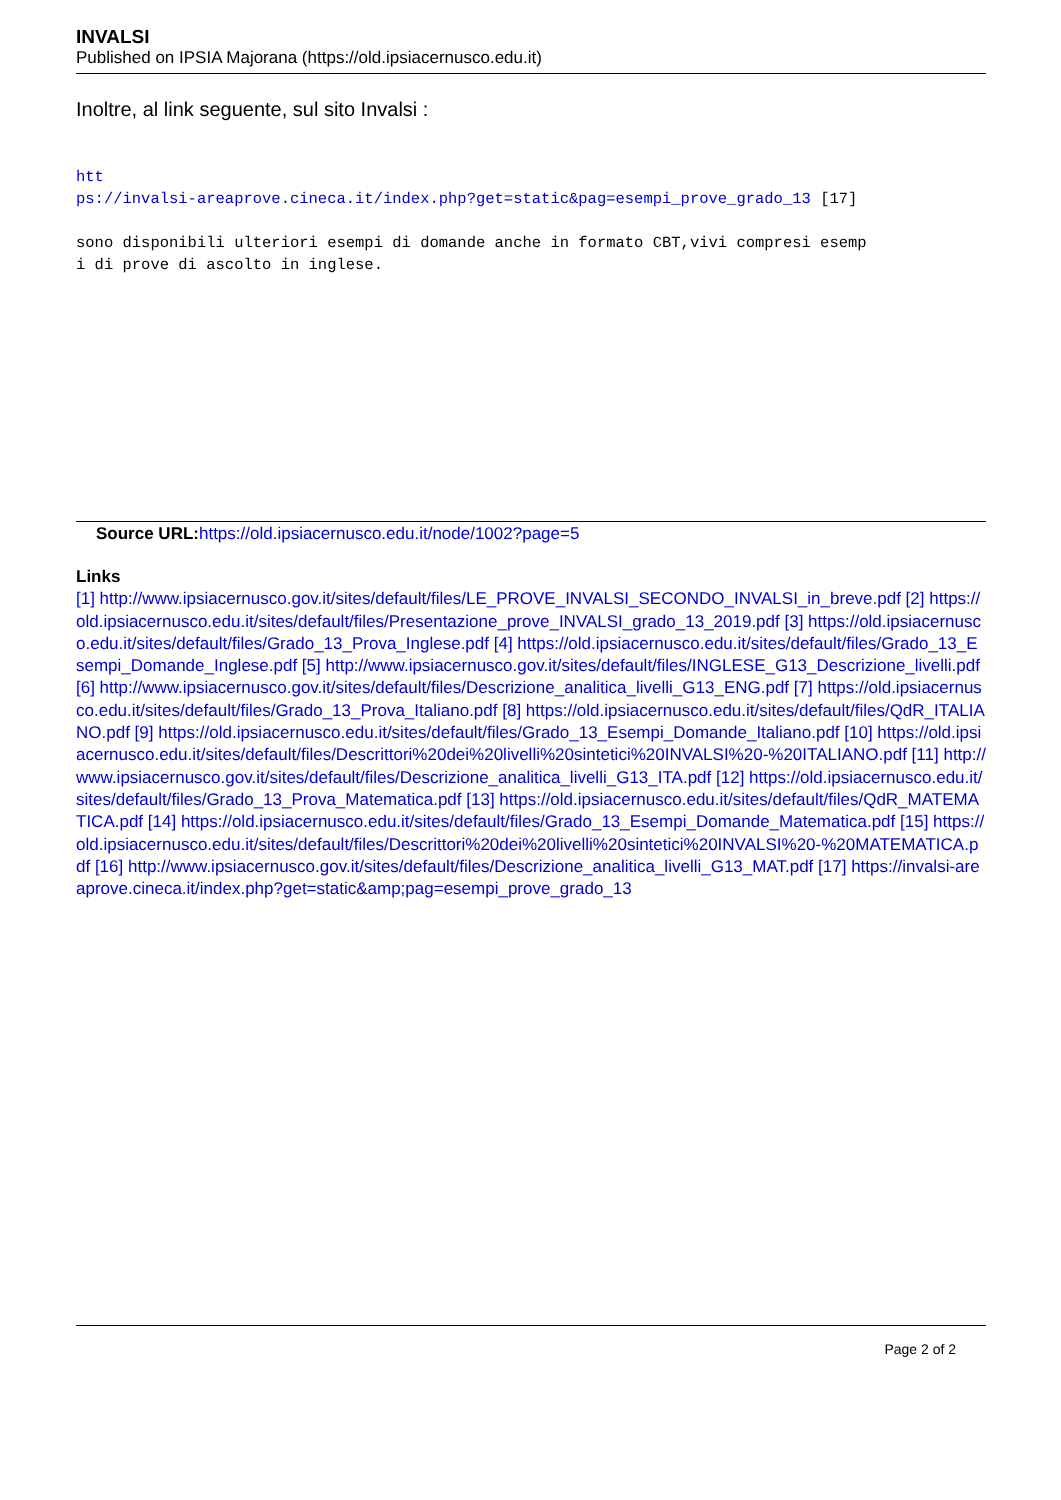INVALSI
Published on IPSIA Majorana (https://old.ipsiacernusco.edu.it)
Inoltre, al link seguente, sul sito Invalsi :
htt
ps://invalsi-areaprove.cineca.it/index.php?get=static&pag=esempi_prove_grado_13 [17]
sono disponibili ulteriori esempi di domande anche in formato CBT,vivi compresi esemp
i di prove di ascolto in inglese.
Source URL: https://old.ipsiacernusco.edu.it/node/1002?page=5
Links
[1] http://www.ipsiacernusco.gov.it/sites/default/files/LE_PROVE_INVALSI_SECONDO_INVALSI_in_breve.pdf [2] https://old.ipsiacernusco.edu.it/sites/default/files/Presentazione_prove_INVALSI_grado_13_2019.pdf [3] https://old.ipsiacernusco.edu.it/sites/default/files/Grado_13_Prova_Inglese.pdf [4] https://old.ipsiacernusco.edu.it/sites/default/files/Grado_13_Esempi_Domande_Inglese.pdf [5] http://www.ipsiacernusco.gov.it/sites/default/files/INGLESE_G13_Descrizione_livelli.pdf [6] http://www.ipsiacernusco.gov.it/sites/default/files/Descrizione_analitica_livelli_G13_ENG.pdf [7] https://old.ipsiacernusco.edu.it/sites/default/files/Grado_13_Prova_Italiano.pdf [8] https://old.ipsiacernusco.edu.it/sites/default/files/QdR_ITALIANO.pdf [9] https://old.ipsiacernusco.edu.it/sites/default/files/Grado_13_Esempi_Domande_Italiano.pdf [10] https://old.ipsiacernusco.edu.it/sites/default/files/Descrittori%20dei%20livelli%20sintetici%20INVALSI%20-%20ITALIANO.pdf [11] http://www.ipsiacernusco.gov.it/sites/default/files/Descrizione_analitica_livelli_G13_ITA.pdf [12] https://old.ipsiacernusco.edu.it/sites/default/files/Grado_13_Prova_Matematica.pdf [13] https://old.ipsiacernusco.edu.it/sites/default/files/QdR_MATEMATICA.pdf [14] https://old.ipsiacernusco.edu.it/sites/default/files/Grado_13_Esempi_Domande_Matematica.pdf [15] https://old.ipsiacernusco.edu.it/sites/default/files/Descrittori%20dei%20livelli%20sintetici%20INVALSI%20-%20MATEMATICA.pdf [16] http://www.ipsiacernusco.gov.it/sites/default/files/Descrizione_analitica_livelli_G13_MAT.pdf [17] https://invalsi-areaprove.cineca.it/index.php?get=static&amp;pag=esempi_prove_grado_13
Page 2 of 2